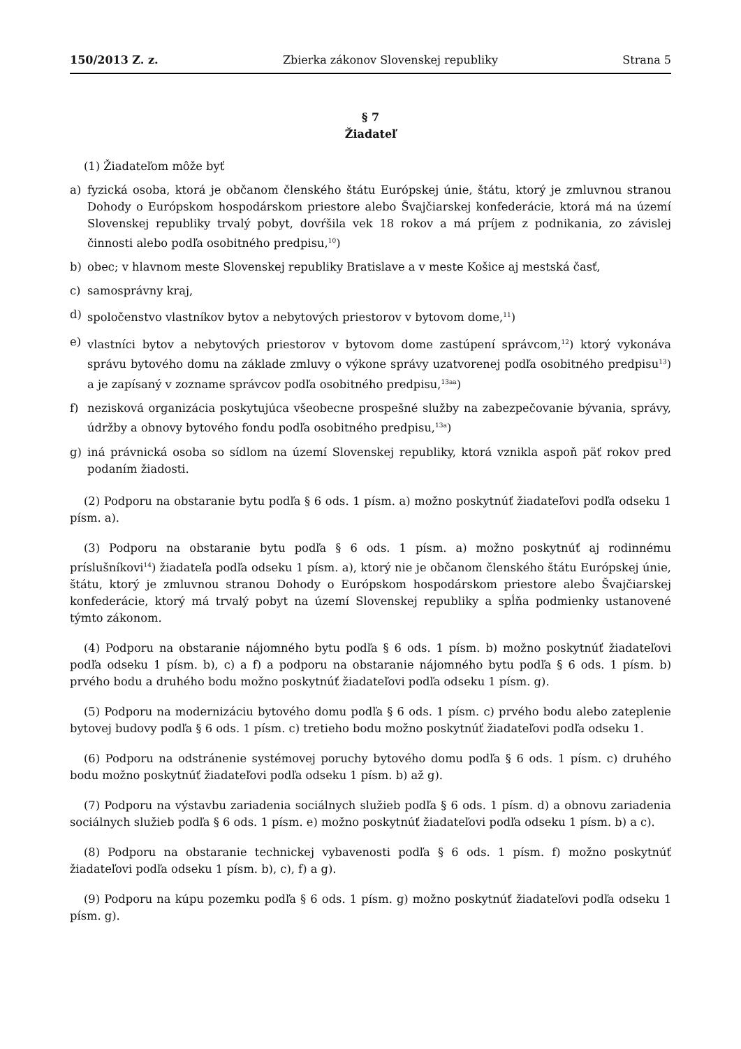150/2013 Z. z. Zbierka zákonov Slovenskej republiky Strana 5
§ 7
Žiadateľ
(1) Žiadateľom môže byť
a) fyzická osoba, ktorá je občanom členského štátu Európskej únie, štátu, ktorý je zmluvnou stranou Dohody o Európskom hospodárskom priestore alebo Švajčiarskej konfederácie, ktorá má na území Slovenskej republiky trvalý pobyt, dovŕšila vek 18 rokov a má príjem z podnikania, zo závislej činnosti alebo podľa osobitného predpisu,<sup>10</sup>)
b) obec; v hlavnom meste Slovenskej republiky Bratislave a v meste Košice aj mestská časť,
c) samosprávny kraj,
d) spoločenstvo vlastníkov bytov a nebytových priestorov v bytovom dome,<sup>11</sup>)
e) vlastníci bytov a nebytových priestorov v bytovom dome zastúpení správcom,<sup>12</sup>) ktorý vykonáva správu bytového domu na základe zmluvy o výkone správy uzatvorenej podľa osobitného predpisu<sup>13</sup>) a je zapísaný v zozname správcov podľa osobitného predpisu,<sup>13aa</sup>)
f) nezisková organizácia poskytujúca všeobecne prospešné služby na zabezpečovanie bývania, správy, údržby a obnovy bytového fondu podľa osobitného predpisu,<sup>13a</sup>)
g) iná právnická osoba so sídlom na území Slovenskej republiky, ktorá vznikla aspoň päť rokov pred podaním žiadosti.
(2) Podporu na obstaranie bytu podľa § 6 ods. 1 písm. a) možno poskytnúť žiadateľovi podľa odseku 1 písm. a).
(3) Podporu na obstaranie bytu podľa § 6 ods. 1 písm. a) možno poskytnúť aj rodinnému príslušníkovi<sup>14</sup>) žiadateľa podľa odseku 1 písm. a), ktorý nie je občanom členského štátu Európskej únie, štátu, ktorý je zmluvnou stranou Dohody o Európskom hospodárskom priestore alebo Švajčiarskej konfederácie, ktorý má trvalý pobyt na území Slovenskej republiky a spĺňa podmienky ustanovené týmto zákonom.
(4) Podporu na obstaranie nájomného bytu podľa § 6 ods. 1 písm. b) možno poskytnúť žiadateľovi podľa odseku 1 písm. b), c) a f) a podporu na obstaranie nájomného bytu podľa § 6 ods. 1 písm. b) prvého bodu a druhého bodu možno poskytnúť žiadateľovi podľa odseku 1 písm. g).
(5) Podporu na modernizáciu bytového domu podľa § 6 ods. 1 písm. c) prvého bodu alebo zateplenie bytovej budovy podľa § 6 ods. 1 písm. c) tretieho bodu možno poskytnúť žiadateľovi podľa odseku 1.
(6) Podporu na odstránenie systémovej poruchy bytového domu podľa § 6 ods. 1 písm. c) druhého bodu možno poskytnúť žiadateľovi podľa odseku 1 písm. b) až g).
(7) Podporu na výstavbu zariadenia sociálnych služieb podľa § 6 ods. 1 písm. d) a obnovu zariadenia sociálnych služieb podľa § 6 ods. 1 písm. e) možno poskytnúť žiadateľovi podľa odseku 1 písm. b) a c).
(8) Podporu na obstaranie technickej vybavenosti podľa § 6 ods. 1 písm. f) možno poskytnúť žiadateľovi podľa odseku 1 písm. b), c), f) a g).
(9) Podporu na kúpu pozemku podľa § 6 ods. 1 písm. g) možno poskytnúť žiadateľovi podľa odseku 1 písm. g).